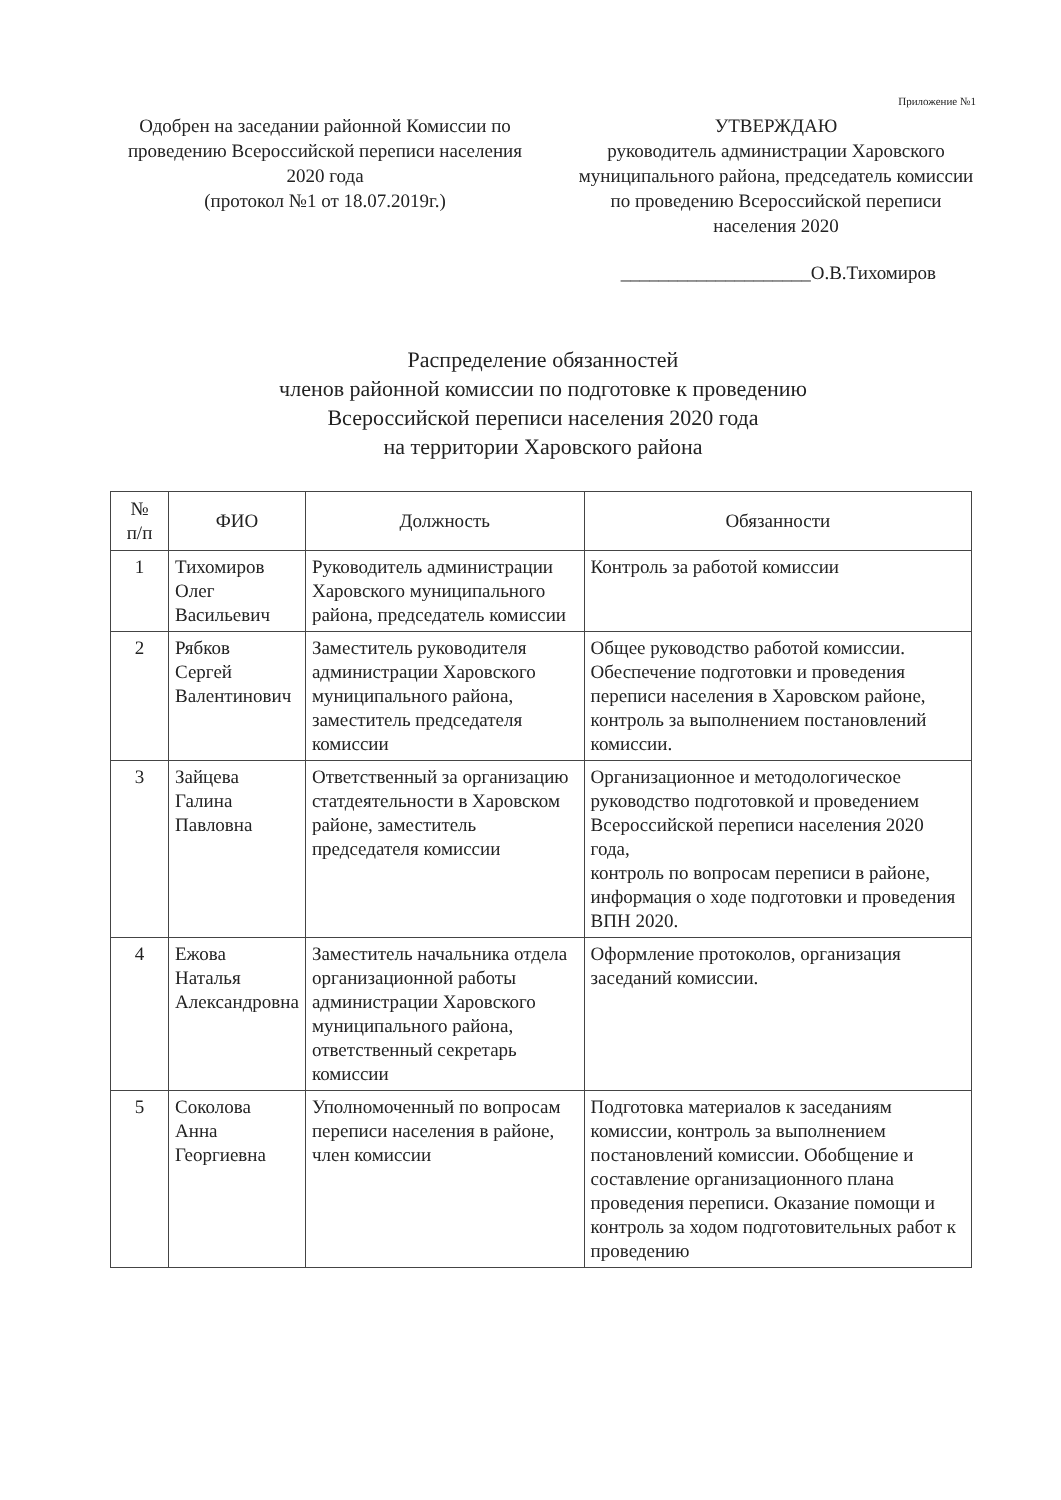Приложение №1
Одобрен на заседании районной Комиссии по проведению Всероссийской переписи населения 2020 года
(протокол №1 от 18.07.2019г.)
УТВЕРЖДАЮ
руководитель администрации Харовского муниципального района, председатель комиссии по проведению Всероссийской переписи населения 2020
____________________О.В.Тихомиров
Распределение обязанностей
членов районной комиссии по подготовке к проведению
Всероссийской переписи населения 2020 года
на территории Харовского района
| № п/п | ФИО | Должность | Обязанности |
| --- | --- | --- | --- |
| 1 | Тихомиров Олег Васильевич | Руководитель администрации Харовского муниципального района, председатель комиссии | Контроль за работой комиссии |
| 2 | Рябков Сергей Валентинович | Заместитель руководителя администрации Харовского муниципального района, заместитель председателя комиссии | Общее руководство работой комиссии. Обеспечение подготовки и проведения переписи населения в Харовском районе, контроль за выполнением постановлений комиссии. |
| 3 | Зайцева Галина Павловна | Ответственный за организацию статдеятельности в Харовском районе, заместитель председателя комиссии | Организационное и методологическое руководство подготовкой и проведением Всероссийской переписи населения 2020 года, контроль по вопросам переписи в районе, информация о ходе подготовки и проведения ВПН 2020. |
| 4 | Ежова Наталья Александровна | Заместитель начальника отдела организационной работы администрации Харовского муниципального района, ответственный секретарь комиссии | Оформление протоколов, организация заседаний комиссии. |
| 5 | Соколова Анна Георгиевна | Уполномоченный по вопросам переписи населения в районе, член комиссии | Подготовка материалов к заседаниям комиссии, контроль за выполнением постановлений комиссии. Обобщение и составление организационного плана проведения переписи. Оказание помощи и контроль за ходом подготовительных работ к проведению |